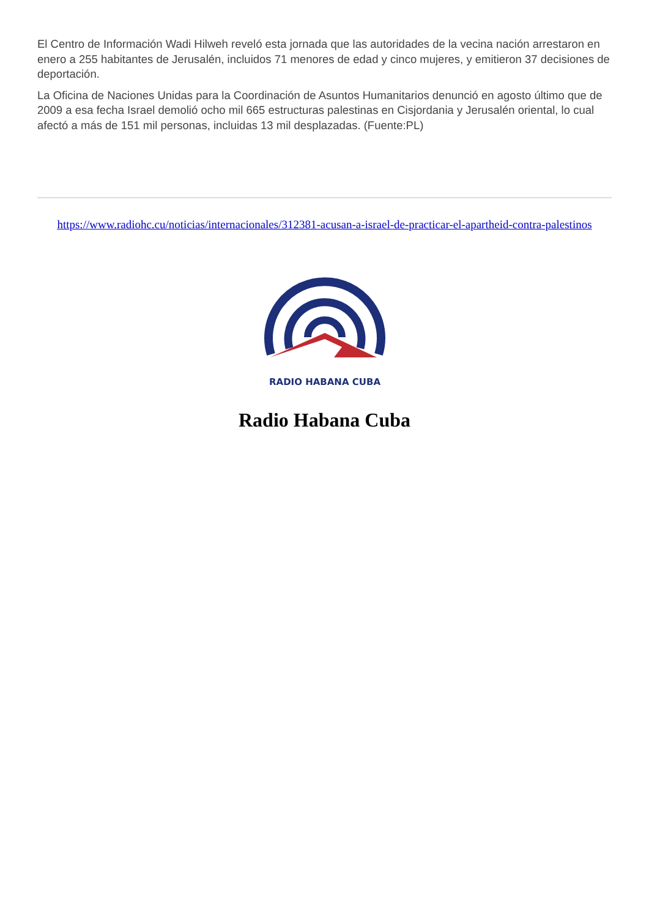El Centro de Información Wadi Hilweh reveló esta jornada que las autoridades de la vecina nación arrestaron en enero a 255 habitantes de Jerusalén, incluidos 71 menores de edad y cinco mujeres, y emitieron 37 decisiones de deportación.
La Oficina de Naciones Unidas para la Coordinación de Asuntos Humanitarios denunció en agosto último que de 2009 a esa fecha Israel demolió ocho mil 665 estructuras palestinas en Cisjordania y Jerusalén oriental, lo cual afectó a más de 151 mil personas, incluidas 13 mil desplazadas. (Fuente:PL)
https://www.radiohc.cu/noticias/internacionales/312381-acusan-a-israel-de-practicar-el-apartheid-contra-palestinos
RADIO HABANA CUBA
Radio Habana Cuba